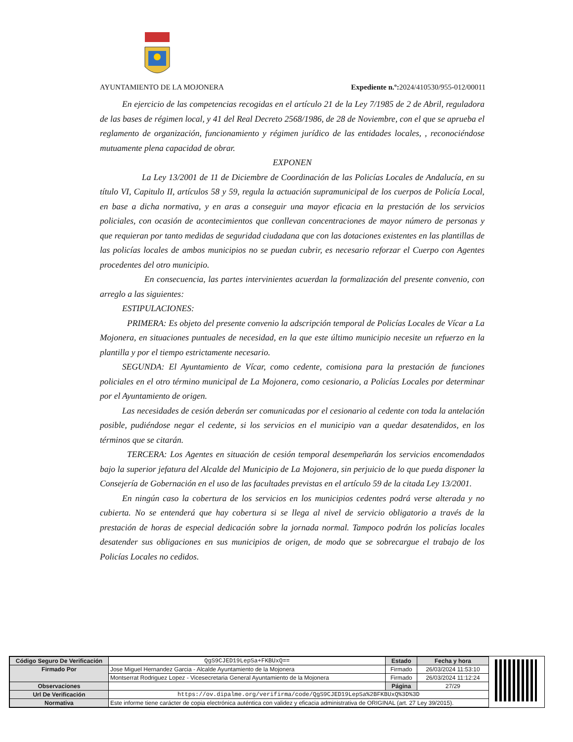AYUNTAMIENTO DE LA MOJONERA Expediente n.º: 2024/410530/955-012/00011
En ejercicio de las competencias recogidas en el artículo 21 de la Ley 7/1985 de 2 de Abril, reguladora de las bases de régimen local, y 41 del Real Decreto 2568/1986, de 28 de Noviembre, con el que se aprueba el reglamento de organización, funcionamiento y régimen jurídico de las entidades locales, , reconociéndose mutuamente plena capacidad de obrar.
EXPONEN
La Ley 13/2001 de 11 de Diciembre de Coordinación de las Policías Locales de Andalucía, en su título VI, Capitulo II, artículos 58 y 59, regula la actuación supramunicipal de los cuerpos de Policía Local, en base a dicha normativa, y en aras a conseguir una mayor eficacia en la prestación de los servicios policiales, con ocasión de acontecimientos que conllevan concentraciones de mayor número de personas y que requieran por tanto medidas de seguridad ciudadana que con las dotaciones existentes en las plantillas de las policías locales de ambos municipios no se puedan cubrir, es necesario reforzar el Cuerpo con Agentes procedentes del otro municipio.
En consecuencia, las partes intervinientes acuerdan la formalización del presente convenio, con arreglo a las siguientes:
ESTIPULACIONES:
PRIMERA: Es objeto del presente convenio la adscripción temporal de Policías Locales de Vícar a La Mojonera, en situaciones puntuales de necesidad, en la que este último municipio necesite un refuerzo en la plantilla y por el tiempo estrictamente necesario.
SEGUNDA: El Ayuntamiento de Vícar, como cedente, comisiona para la prestación de funciones policiales en el otro término municipal de La Mojonera, como cesionario, a Policías Locales por determinar por el Ayuntamiento de origen.
Las necesidades de cesión deberán ser comunicadas por el cesionario al cedente con toda la antelación posible, pudiéndose negar el cedente, si los servicios en el municipio van a quedar desatendidos, en los términos que se citarán.
TERCERA: Los Agentes en situación de cesión temporal desempeñarán los servicios encomendados bajo la superior jefatura del Alcalde del Municipio de La Mojonera, sin perjuicio de lo que pueda disponer la Consejería de Gobernación en el uso de las facultades previstas en el artículo 59 de la citada Ley 13/2001.
En ningún caso la cobertura de los servicios en los municipios cedentes podrá verse alterada y no cubierta. No se entenderá que hay cobertura si se llega al nivel de servicio obligatorio a través de la prestación de horas de especial dedicación sobre la jornada normal. Tampoco podrán los policías locales desatender sus obligaciones en sus municipios de origen, de modo que se sobrecargue el trabajo de los Policías Locales no cedidos.
| Código Seguro De Verificación | QgS9CJED19LepSa+FKBUxQ== | Estado | Fecha y hora |
| Firmado Por | Jose Miguel Hernandez Garcia - Alcalde Ayuntamiento de la Mojonera | Firmado | 26/03/2024 11:53:10 |
| | Montserrat Rodriguez Lopez - Vicesecretaria General Ayuntamiento de la Mojonera | Firmado | 26/03/2024 11:12:24 |
| Observaciones | | Página | 27/29 |
| Url De Verificación | https://ov.dipalme.org/verifirma/code/QgS9CJED19LepSa%2BFKBUxQ%3D%3D | | |
| Normativa | Este informe tiene carácter de copia electrónica auténtica con validez y eficacia administrativa de ORIGINAL (art. 27 Ley 39/2015). | | |